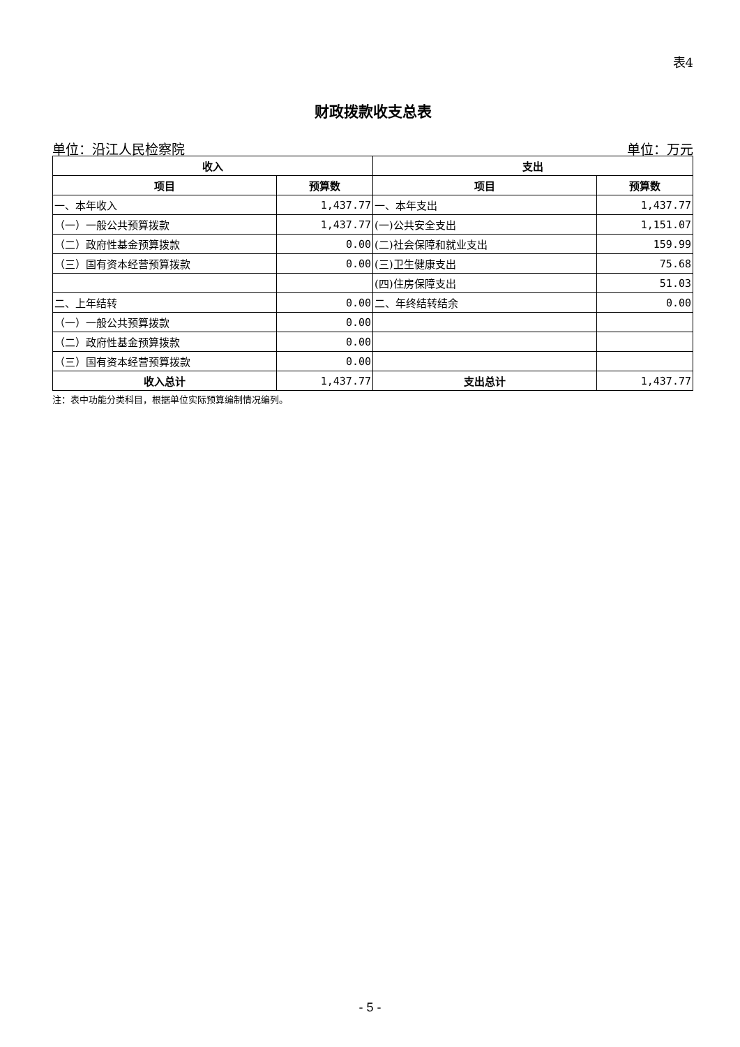表4
财政拨款收支总表
单位：沿江人民检察院 单位：万元
| 收入 | | 支出 | |
| --- | --- | --- | --- |
| 项目 | 预算数 | 项目 | 预算数 |
| 一、本年收入 | 1,437.77 | 一、本年支出 | 1,437.77 |
| （一）一般公共预算拨款 | 1,437.77 | (一)公共安全支出 | 1,151.07 |
| （二）政府性基金预算拨款 | 0.00 | (二)社会保障和就业支出 | 159.99 |
| （三）国有资本经营预算拨款 | 0.00 | (三)卫生健康支出 | 75.68 |
| | | (四)住房保障支出 | 51.03 |
| 二、上年结转 | 0.00 | 二、年终结转结余 | 0.00 |
| （一）一般公共预算拨款 | 0.00 | | |
| （二）政府性基金预算拨款 | 0.00 | | |
| （三）国有资本经营预算拨款 | 0.00 | | |
| 收入总计 | 1,437.77 | 支出总计 | 1,437.77 |
注：表中功能分类科目，根据单位实际预算编制情况编列。
- 5 -